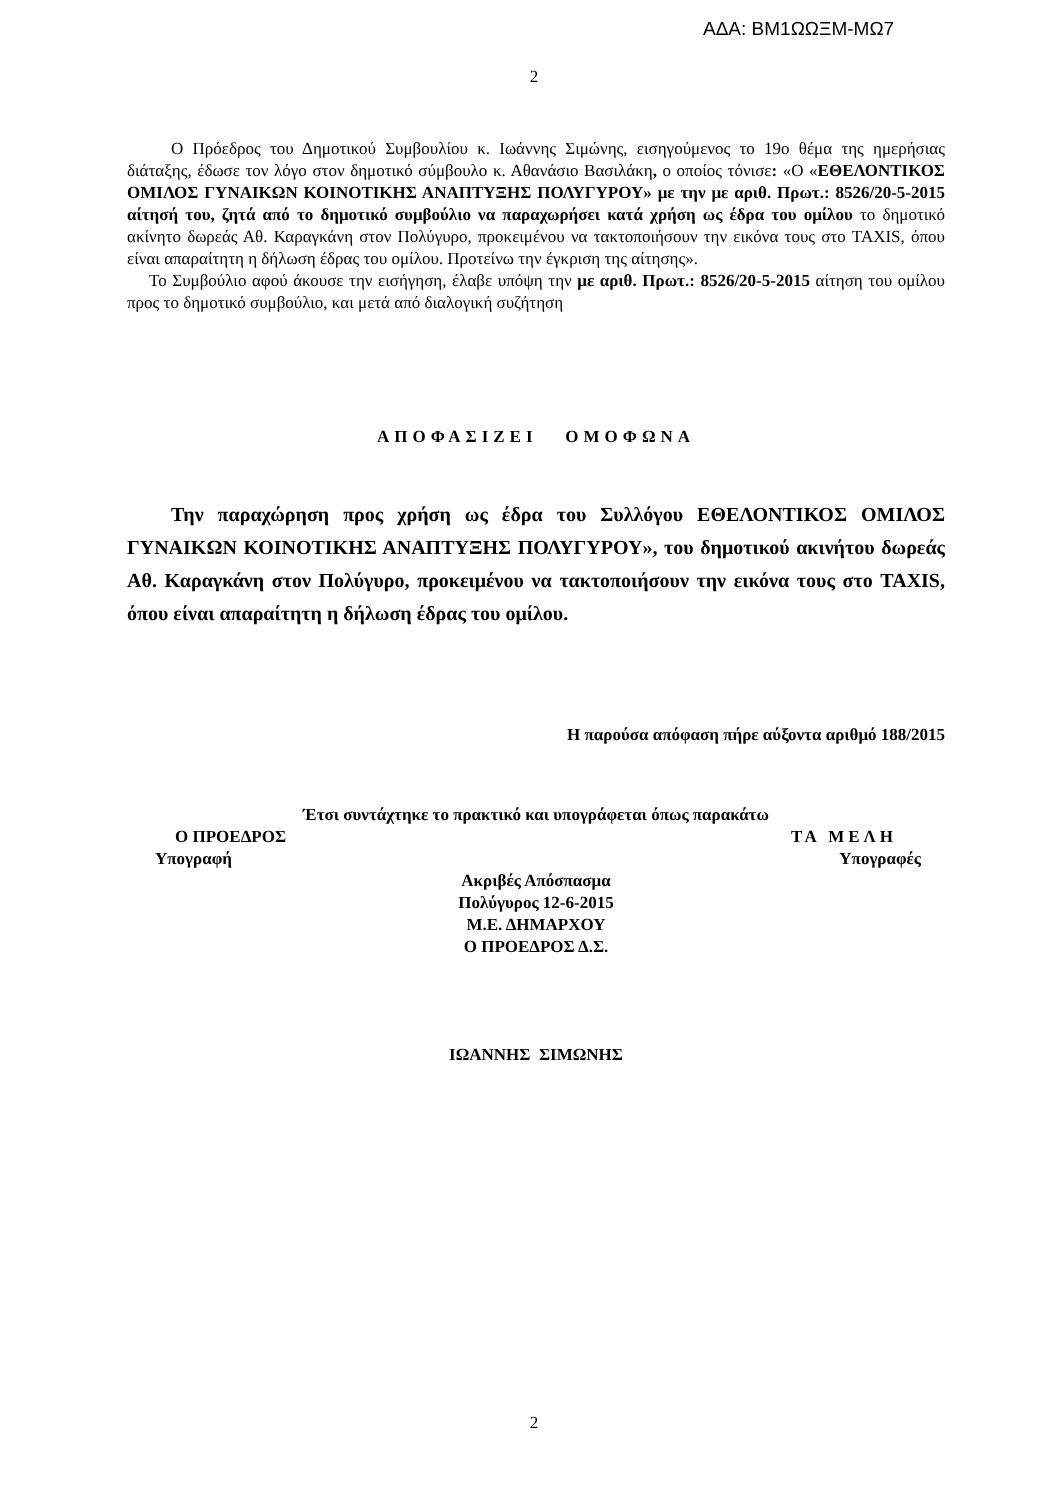ΑΔΑ: ΒΜ1ΩΩΞΜ-ΜΩ7
2
Ο Πρόεδρος του Δημοτικού Συμβουλίου κ. Ιωάννης Σιμώνης, εισηγούμενος το 19ο θέμα της ημερήσιας διάταξης, έδωσε τον λόγο στον δημοτικό σύμβουλο κ. Αθανάσιο Βασιλάκη, ο οποίος τόνισε: «Ο «ΕΘΕΛΟΝΤΙΚΟΣ ΟΜΙΛΟΣ ΓΥΝΑΙΚΩΝ ΚΟΙΝΟΤΙΚΗΣ ΑΝΑΠΤΥΞΗΣ ΠΟΛΥΓΥΡΟΥ» με την με αριθ. Πρωτ.: 8526/20-5-2015 αίτησή του, ζητά από το δημοτικό συμβούλιο να παραχωρήσει κατά χρήση ως έδρα του ομίλου το δημοτικό ακίνητο δωρεάς Αθ. Καραγκάνη στον Πολύγυρο, προκειμένου να τακτοποιήσουν την εικόνα τους στο TAXIS, όπου είναι απαραίτητη η δήλωση έδρας του ομίλου. Προτείνω την έγκριση της αίτησης».
Το Συμβούλιο αφού άκουσε την εισήγηση, έλαβε υπόψη την με αριθ. Πρωτ.: 8526/20-5-2015 αίτηση του ομίλου προς το δημοτικό συμβούλιο, και μετά από διαλογική συζήτηση
ΑΠΟΦΑΣΙΖΕΙ ΟΜΟΦΩΝΑ
Την παραχώρηση προς χρήση ως έδρα του Συλλόγου ΕΘΕΛΟΝΤΙΚΟΣ ΟΜΙΛΟΣ ΓΥΝΑΙΚΩΝ ΚΟΙΝΟΤΙΚΗΣ ΑΝΑΠΤΥΞΗΣ ΠΟΛΥΓΥΡΟΥ», του δημοτικού ακινήτου δωρεάς Αθ. Καραγκάνη στον Πολύγυρο, προκειμένου να τακτοποιήσουν την εικόνα τους στο TAXIS, όπου είναι απαραίτητη η δήλωση έδρας του ομίλου.
Η παρούσα απόφαση πήρε αύξοντα αριθμό 188/2015
Έτσι συντάχτηκε το πρακτικό και υπογράφεται όπως παρακάτω
Ο ΠΡΟΕΔΡΟΣ ΤΑ ΜΕΛΗ
Υπογραφή Υπογραφές
Ακριβές Απόσπασμα
Πολύγυρος 12-6-2015
Μ.Ε. ΔΗΜΑΡΧΟΥ
Ο ΠΡΟΕΔΡΟΣ Δ.Σ.
ΙΩΑΝΝΗΣ ΣΙΜΩΝΗΣ
2